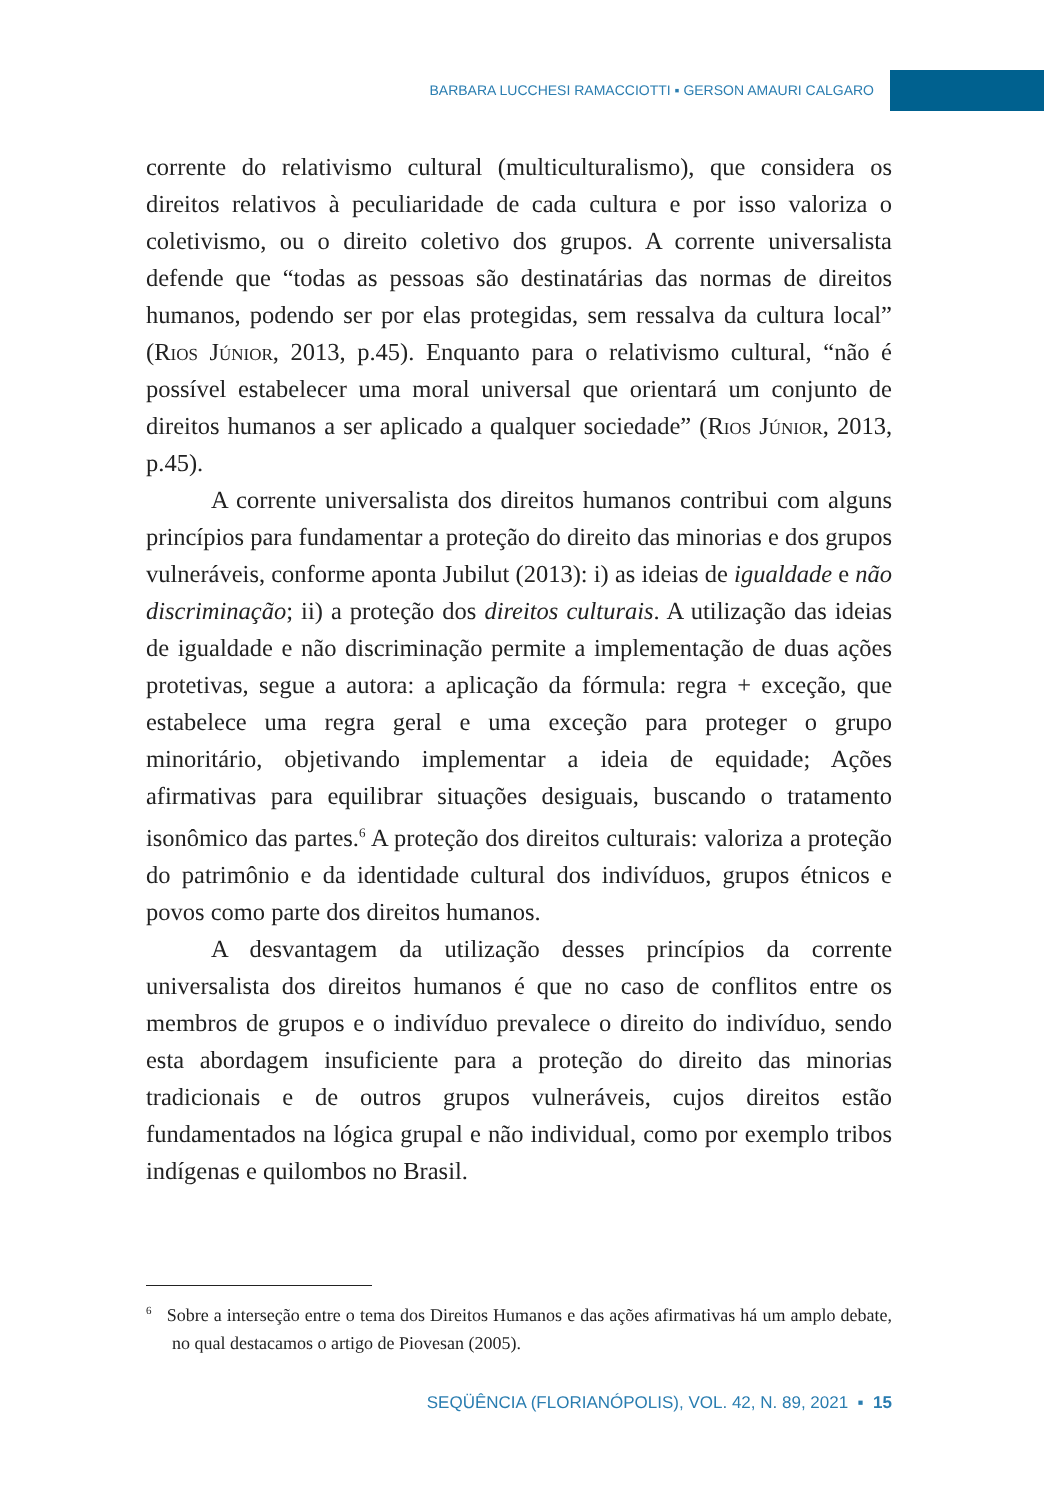BARBARA LUCCHESI RAMACCIOTTI ▪ GERSON AMAURI CALGARO
corrente do relativismo cultural (multiculturalismo), que considera os direitos relativos à peculiaridade de cada cultura e por isso valoriza o coletivismo, ou o direito coletivo dos grupos. A corrente universalista defende que “todas as pessoas são destinatárias das normas de direitos humanos, podendo ser por elas protegidas, sem ressalva da cultura local” (Rios Júnior, 2013, p.45). Enquanto para o relativismo cultural, “não é possível estabelecer uma moral universal que orientará um conjunto de direitos humanos a ser aplicado a qualquer sociedade” (Rios Júnior, 2013, p.45).
A corrente universalista dos direitos humanos contribui com alguns princípios para fundamentar a proteção do direito das minorias e dos grupos vulneráveis, conforme aponta Jubilut (2013): i) as ideias de igualdade e não discriminação; ii) a proteção dos direitos culturais. A utilização das ideias de igualdade e não discriminação permite a implementação de duas ações protetivas, segue a autora: a aplicação da fórmula: regra + exceção, que estabelece uma regra geral e uma exceção para proteger o grupo minoritário, objetivando implementar a ideia de equidade; Ações afirmativas para equilibrar situações desiguais, buscando o tratamento isonômico das partes.<sup>6</sup> A proteção dos direitos culturais: valoriza a proteção do patrimônio e da identidade cultural dos indivíduos, grupos étnicos e povos como parte dos direitos humanos.
A desvantagem da utilização desses princípios da corrente universalista dos direitos humanos é que no caso de conflitos entre os membros de grupos e o indivíduo prevalece o direito do indivíduo, sendo esta abordagem insuficiente para a proteção do direito das minorias tradicionais e de outros grupos vulneráveis, cujos direitos estão fundamentados na lógica grupal e não individual, como por exemplo tribos indígenas e quilombos no Brasil.
<sup>6</sup> Sobre a interseção entre o tema dos Direitos Humanos e das ações afirmativas há um amplo debate, no qual destacamos o artigo de Piovesan (2005).
SEQÜÊNCIA (FLORIANÓPOLIS), VOL. 42, N. 89, 2021 ▪ 15